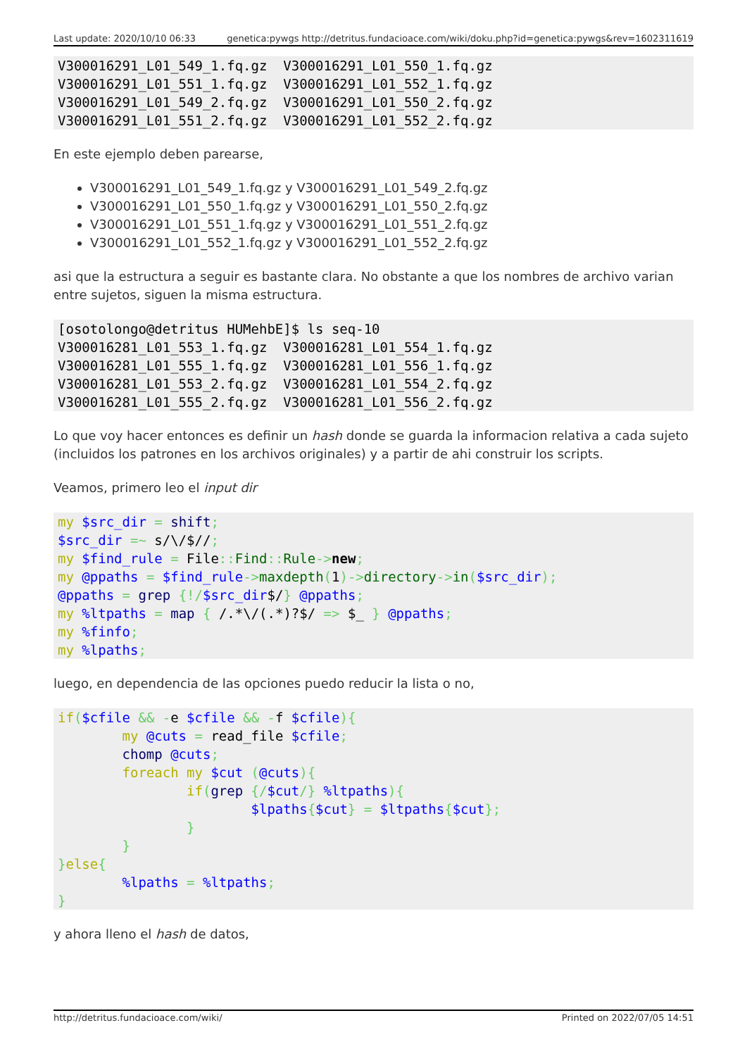Last update: 2020/10/10 06:33 genetica:pywgs http://detritus.fundacioace.com/wiki/doku.php?id=genetica:pywgs&rev=1602311619
V300016291_L01_549_1.fq.gz  V300016291_L01_550_1.fq.gz
V300016291_L01_551_1.fq.gz  V300016291_L01_552_1.fq.gz
V300016291_L01_549_2.fq.gz  V300016291_L01_550_2.fq.gz
V300016291_L01_551_2.fq.gz  V300016291_L01_552_2.fq.gz
En este ejemplo deben parearse,
V300016291_L01_549_1.fq.gz y V300016291_L01_549_2.fq.gz
V300016291_L01_550_1.fq.gz y V300016291_L01_550_2.fq.gz
V300016291_L01_551_1.fq.gz y V300016291_L01_551_2.fq.gz
V300016291_L01_552_1.fq.gz y V300016291_L01_552_2.fq.gz
asi que la estructura a seguir es bastante clara. No obstante a que los nombres de archivo varian entre sujetos, siguen la misma estructura.
[osotolongo@detritus HUMehbE]$ ls seq-10
V300016281_L01_553_1.fq.gz  V300016281_L01_554_1.fq.gz
V300016281_L01_555_1.fq.gz  V300016281_L01_556_1.fq.gz
V300016281_L01_553_2.fq.gz  V300016281_L01_554_2.fq.gz
V300016281_L01_555_2.fq.gz  V300016281_L01_556_2.fq.gz
Lo que voy hacer entonces es definir un hash donde se guarda la informacion relativa a cada sujeto (incluidos los patrones en los archivos originales) y a partir de ahi construir los scripts.
Veamos, primero leo el input dir
my $src_dir = shift;
$src_dir =~ s/\/$//;
my $find_rule = File:: Find:: Rule->new;
my @ppaths = $find_rule->maxdepth(1)->directory->in($src_dir);
@ppaths = grep {!/$src_dir$/} @ppaths;
my %ltpaths = map { /.*\/(.*)?$/ => $_ } @ppaths;
my %finfo;
my %lpaths;
luego, en dependencia de las opciones puedo reducir la lista o no,
if($cfile && -e $cfile && -f $cfile){
        my @cuts = read_file $cfile;
        chomp @cuts;
        foreach my $cut (@cuts){
                if(grep {/$cut/} %ltpaths){
                        $lpaths{$cut} = $ltpaths{$cut};
                }
        }
}else{
        %lpaths = %ltpaths;
}
y ahora lleno el hash de datos,
http://detritus.fundacioace.com/wiki/ Printed on 2022/07/05 14:51